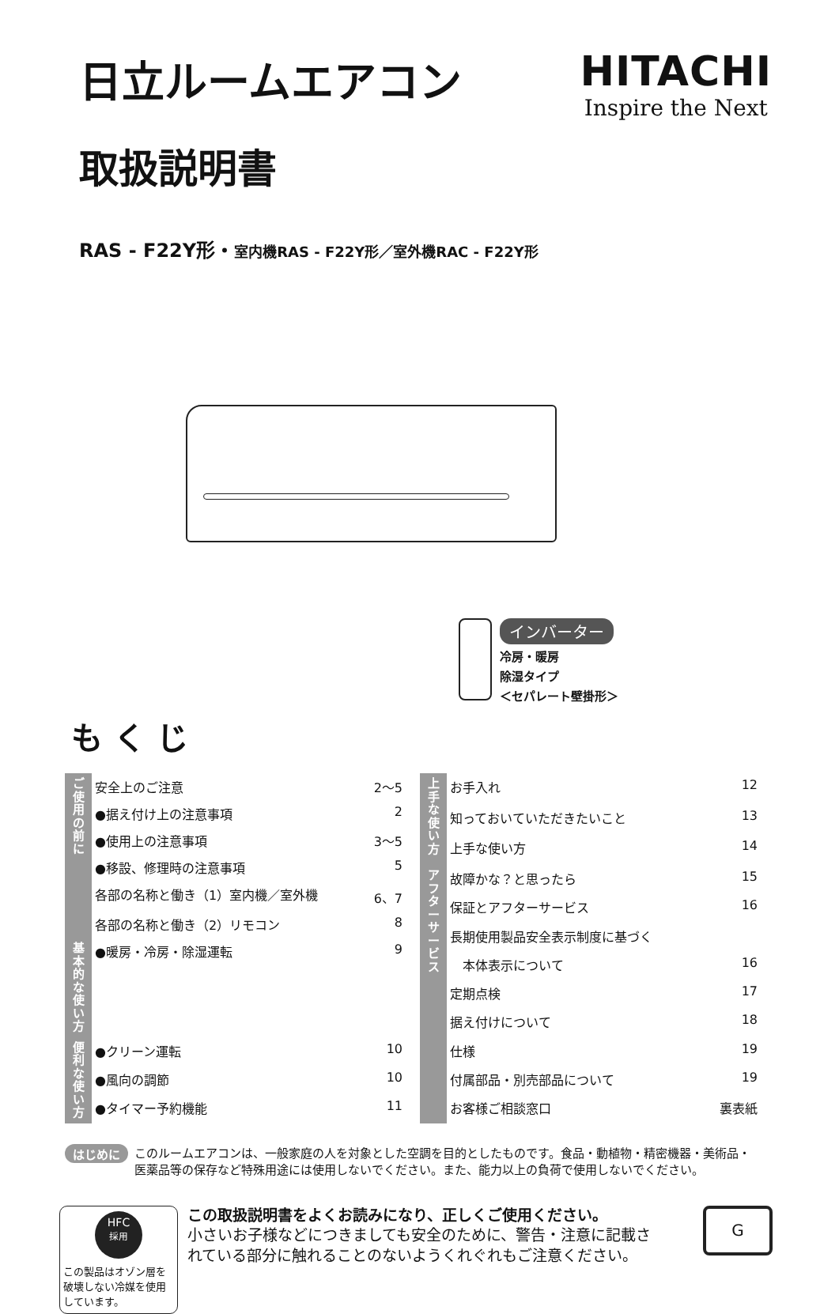日立ルームエアコン HITACHI
Inspire the Next
取扱説明書
RAS - F22Y形・室内機RAS - F22Y形／室外機RAC - F22Y形
インバーター
冷房・暖房
除湿タイプ
＜セパレート壁掛形＞
も く じ
| ご使用の前に | 安全上のご注意 | 2～5 |
| | ●据え付け上の注意事項 | 2 |
| | ●使用上の注意事項 | 3～5 |
| | ●移設、修理時の注意事項 | 5 |
| | 各部の名称と働き（1）室内機／室外機 | 6、7 |
| | 各部の名称と働き（2）リモコン | 8 |
| 基本的な使い方 | ●暖房・冷房・除湿運転 | 9 |
| 便利な使い方 | ●クリーン運転 | 10 |
| | ●風向の調節 | 10 |
| | ●タイマー予約機能 | 11 |
| 上手な使い方 | お手入れ | 12 |
| | 知っておいていただきたいこと | 13 |
| | 上手な使い方 | 14 |
| アフターサービス | 故障かな？と思ったら | 15 |
| | 保証とアフターサービス | 16 |
| | 長期使用製品安全表示制度に基づく | |
| | 本体表示について | 16 |
| | 定期点検 | 17 |
| | 据え付けについて | 18 |
| | 仕様 | 19 |
| | 付属部品・別売部品について | 19 |
| | お客様ご相談窓口 | 裏表紙 |
はじめに
このルームエアコンは、一般家庭の人を対象とした空調を目的としたものです。食品・動植物・精密機器・美術品・医薬品等の保存など特殊用途には使用しないでください。また、能力以上の負荷で使用しないでください。
HFC
採用
この製品はオゾン層を破壊しない冷媒を使用しています。
この取扱説明書をよくお読みになり、正しくご使用ください。
小さいお子様などにつきましても安全のために、警告・注意に記載されている部分に触れることのないようくれぐれもご注意ください。
G